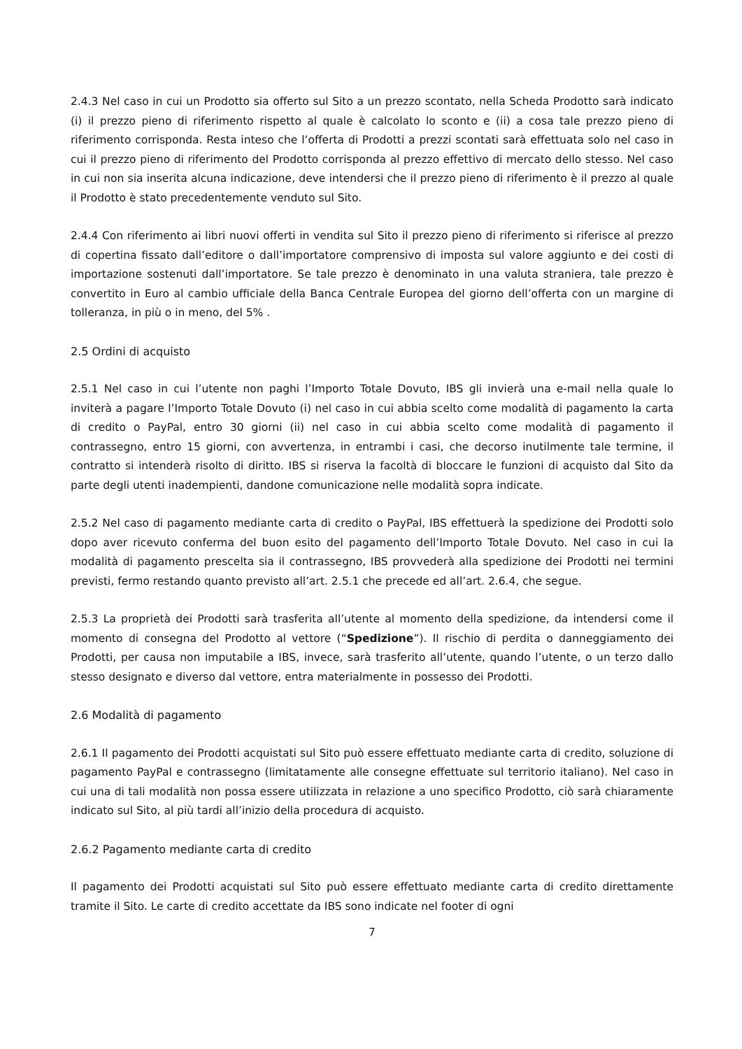2.4.3 Nel caso in cui un Prodotto sia offerto sul Sito a un prezzo scontato, nella Scheda Prodotto sarà indicato (i) il prezzo pieno di riferimento rispetto al quale è calcolato lo sconto e (ii) a cosa tale prezzo pieno di riferimento corrisponda. Resta inteso che l’offerta di Prodotti a prezzi scontati sarà effettuata solo nel caso in cui il prezzo pieno di riferimento del Prodotto corrisponda al prezzo effettivo di mercato dello stesso. Nel caso in cui non sia inserita alcuna indicazione, deve intendersi che il prezzo pieno di riferimento è il prezzo al quale il Prodotto è stato precedentemente venduto sul Sito.
2.4.4 Con riferimento ai libri nuovi offerti in vendita sul Sito il prezzo pieno di riferimento si riferisce al prezzo di copertina fissato dall’editore o dall’importatore comprensivo di imposta sul valore aggiunto e dei costi di importazione sostenuti dall’importatore. Se tale prezzo è denominato in una valuta straniera, tale prezzo è convertito in Euro al cambio ufficiale della Banca Centrale Europea del giorno dell’offerta con un margine di tolleranza, in più o in meno, del 5% .
2.5 Ordini di acquisto
2.5.1 Nel caso in cui l’utente non paghi l’Importo Totale Dovuto, IBS gli invierà una e-mail nella quale lo inviterà a pagare l’Importo Totale Dovuto (i) nel caso in cui abbia scelto come modalità di pagamento la carta di credito o PayPal, entro 30 giorni (ii) nel caso in cui abbia scelto come modalità di pagamento il contrassegno, entro 15 giorni, con avvertenza, in entrambi i casi, che decorso inutilmente tale termine, il contratto si intenderà risolto di diritto. IBS si riserva la facoltà di bloccare le funzioni di acquisto dal Sito da parte degli utenti inadempienti, dandone comunicazione nelle modalità sopra indicate.
2.5.2 Nel caso di pagamento mediante carta di credito o PayPal, IBS effettuerà la spedizione dei Prodotti solo dopo aver ricevuto conferma del buon esito del pagamento dell’Importo Totale Dovuto. Nel caso in cui la modalità di pagamento prescelta sia il contrassegno, IBS provvederà alla spedizione dei Prodotti nei termini previsti, fermo restando quanto previsto all’art. 2.5.1 che precede ed all’art. 2.6.4, che segue.
2.5.3 La proprietà dei Prodotti sarà trasferita all’utente al momento della spedizione, da intendersi come il momento di consegna del Prodotto al vettore (“Spedizione”). Il rischio di perdita o danneggiamento dei Prodotti, per causa non imputabile a IBS, invece, sarà trasferito all’utente, quando l’utente, o un terzo dallo stesso designato e diverso dal vettore, entra materialmente in possesso dei Prodotti.
2.6 Modalità di pagamento
2.6.1 Il pagamento dei Prodotti acquistati sul Sito può essere effettuato mediante carta di credito, soluzione di pagamento PayPal e contrassegno (limitatamente alle consegne effettuate sul territorio italiano). Nel caso in cui una di tali modalità non possa essere utilizzata in relazione a uno specifico Prodotto, ciò sarà chiaramente indicato sul Sito, al più tardi all’inizio della procedura di acquisto.
2.6.2 Pagamento mediante carta di credito
Il pagamento dei Prodotti acquistati sul Sito può essere effettuato mediante carta di credito direttamente tramite il Sito. Le carte di credito accettate da IBS sono indicate nel footer di ogni
7